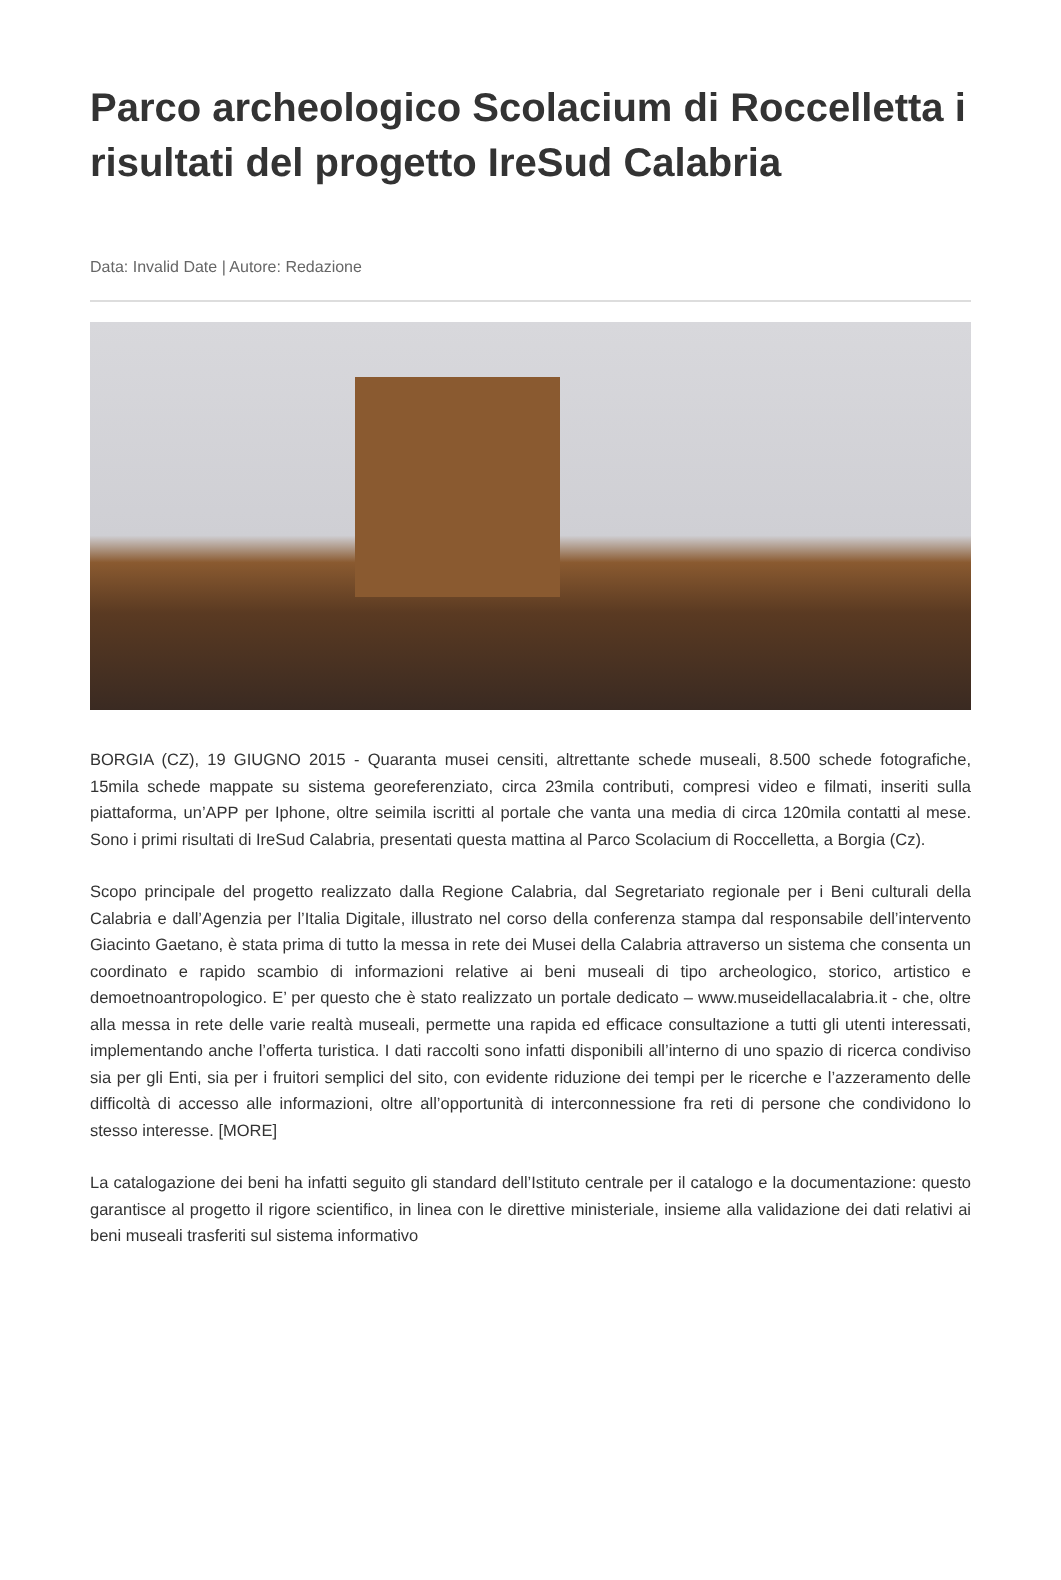Parco archeologico Scolacium di Roccelletta i risultati del progetto IreSud Calabria
Data: Invalid Date | Autore: Redazione
BORGIA (CZ), 19 GIUGNO 2015 - Quaranta musei censiti, altrettante schede museali, 8.500 schede fotografiche, 15mila schede mappate su sistema georeferenziato, circa 23mila contributi, compresi video e filmati, inseriti sulla piattaforma, un’APP per Iphone, oltre seimila iscritti al portale che vanta una media di circa 120mila contatti al mese. Sono i primi risultati di IreSud Calabria, presentati questa mattina al Parco Scolacium di Roccelletta, a Borgia (Cz).
Scopo principale del progetto realizzato dalla Regione Calabria, dal Segretariato regionale per i Beni culturali della Calabria e dall’Agenzia per l’Italia Digitale, illustrato nel corso della conferenza stampa dal responsabile dell’intervento Giacinto Gaetano, è stata prima di tutto la messa in rete dei Musei della Calabria attraverso un sistema che consenta un coordinato e rapido scambio di informazioni relative ai beni museali di tipo archeologico, storico, artistico e demoetnoantropologico. E’ per questo che è stato realizzato un portale dedicato – www.museidellacalabria.it - che, oltre alla messa in rete delle varie realtà museali, permette una rapida ed efficace consultazione a tutti gli utenti interessati, implementando anche l’offerta turistica. I dati raccolti sono infatti disponibili all’interno di uno spazio di ricerca condiviso sia per gli Enti, sia per i fruitori semplici del sito, con evidente riduzione dei tempi per le ricerche e l’azzeramento delle difficoltà di accesso alle informazioni, oltre all’opportunità di interconnessione fra reti di persone che condividono lo stesso interesse. [MORE]
La catalogazione dei beni ha infatti seguito gli standard dell’Istituto centrale per il catalogo e la documentazione: questo garantisce al progetto il rigore scientifico, in linea con le direttive ministeriale, insieme alla validazione dei dati relativi ai beni museali trasferiti sul sistema informativo